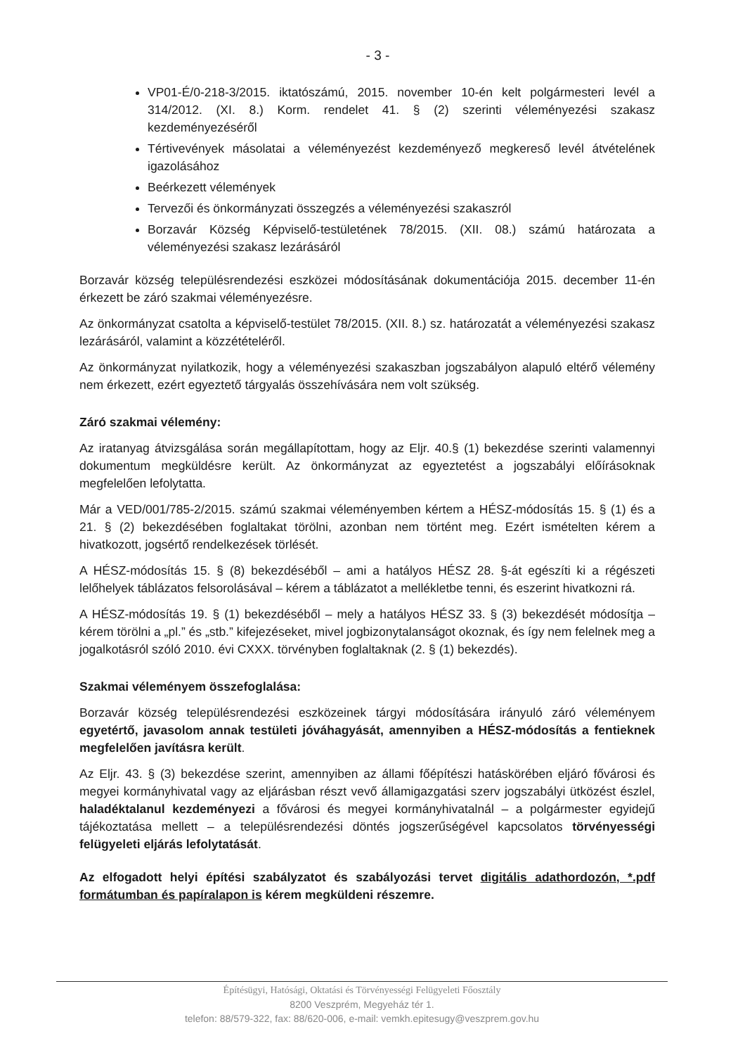- 3 -
VP01-É/0-218-3/2015. iktatószámú, 2015. november 10-én kelt polgármesteri levél a 314/2012. (XI. 8.) Korm. rendelet 41. § (2) szerinti véleményezési szakasz kezdeményezéséről
Tértivevények másolatai a véleményezést kezdeményező megkereső levél átvételének igazolásához
Beérkezett vélemények
Tervezői és önkormányzati összegzés a véleményezési szakaszról
Borzavár Község Képviselő-testületének 78/2015. (XII. 08.) számú határozata a véleményezési szakasz lezárásáról
Borzavár község településrendezési eszközei módosításának dokumentációja 2015. december 11-én érkezett be záró szakmai véleményezésre.
Az önkormányzat csatolta a képviselő-testület 78/2015. (XII. 8.) sz. határozatát a véleményezési szakasz lezárásáról, valamint a közzétételéről.
Az önkormányzat nyilatkozik, hogy a véleményezési szakaszban jogszabályon alapuló eltérő vélemény nem érkezett, ezért egyeztető tárgyalás összehívására nem volt szükség.
Záró szakmai vélemény:
Az iratanyag átvizsgálása során megállapítottam, hogy az Eljr. 40.§ (1) bekezdése szerinti valamennyi dokumentum megküldésre került. Az önkormányzat az egyeztetést a jogszabályi előírásoknak megfelelően lefolytatta.
Már a VED/001/785-2/2015. számú szakmai véleményemben kértem a HÉSZ-módosítás 15. § (1) és a 21. § (2) bekezdésében foglaltakat törölni, azonban nem történt meg. Ezért ismételten kérem a hivatkozott, jogsértő rendelkezések törlését.
A HÉSZ-módosítás 15. § (8) bekezdéséből – ami a hatályos HÉSZ 28. §-át egészíti ki a régészeti lelőhelyek táblázatos felsorolásával – kérem a táblázatot a mellékletbe tenni, és eszerint hivatkozni rá.
A HÉSZ-módosítás 19. § (1) bekezdéséből – mely a hatályos HÉSZ 33. § (3) bekezdését módosítja – kérem törölni a „pl.” és „stb.” kifejezéseket, mivel jogbizonytalanságot okoznak, és így nem felelnek meg a jogalkotásról szóló 2010. évi CXXX. törvényben foglaltaknak (2. § (1) bekezdés).
Szakmai véleményem összefoglalása:
Borzavár község településrendezési eszközeinek tárgyi módosítására irányuló záró véleményem egyetértő, javasolom annak testületi jóváhagyását, amennyiben a HÉSZ-módosítás a fentieknek megfelelően javításra került.
Az Eljr. 43. § (3) bekezdése szerint, amennyiben az állami főépítészi hatáskörében eljáró fővárosi és megyei kormányhivatal vagy az eljárásban részt vevő államigazgatási szerv jogszabályi ütközést észlel, haladéktalanul kezdeményezi a fővárosi és megyei kormányhivatalnál – a polgármester egyidejű tájékoztatása mellett – a településrendezési döntés jogszerűségével kapcsolatos törvényességi felügyeleti eljárás lefolytatását.
Az elfogadott helyi építési szabályzatot és szabályozási tervet digitális adathordozón, *.pdf formátumban és papíralapon is kérem megküldeni részemre.
Építésügyi, Hatósági, Oktatási és Törvényességi Felügyeleti Főosztály
8200 Veszprém, Megyeház tér 1.
telefon: 88/579-322, fax: 88/620-006, e-mail: vemkh.epitesugy@veszprem.gov.hu